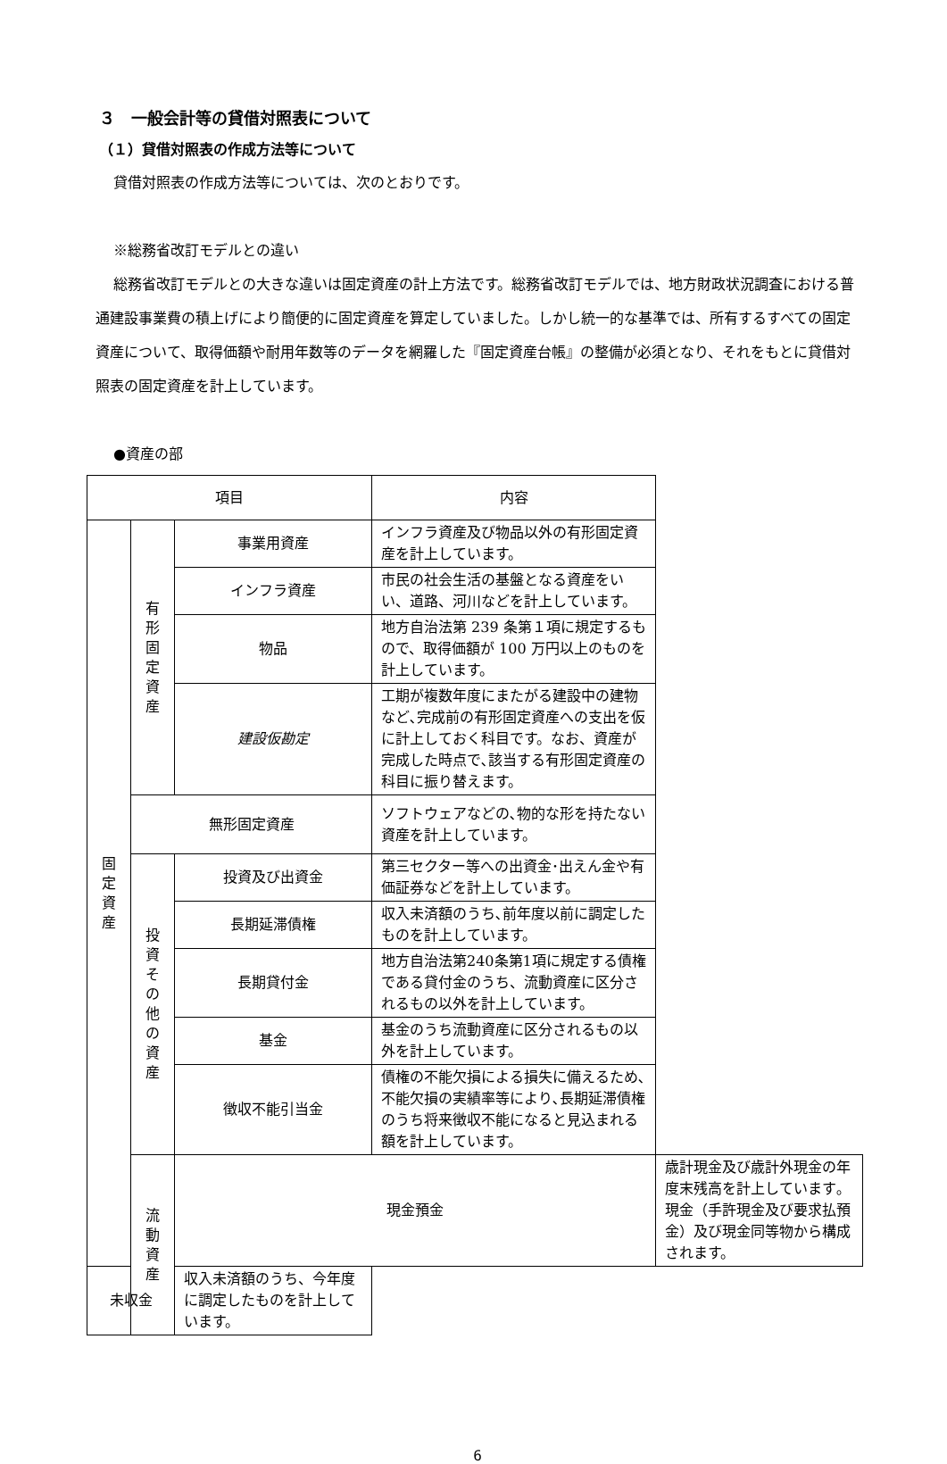３　一般会計等の貸借対照表について
（１）貸借対照表の作成方法等について
貸借対照表の作成方法等については、次のとおりです。
※総務省改訂モデルとの違い
総務省改訂モデルとの大きな違いは固定資産の計上方法です。総務省改訂モデルでは、地方財政状況調査における普通建設事業費の積上げにより簡便的に固定資産を算定していました。しかし統一的な基準では、所有するすべての固定資産について、取得価額や耐用年数等のデータを網羅した『固定資産台帳』の整備が必須となり、それをもとに貸借対照表の固定資産を計上しています。
●資産の部
| 項目 | | | 内容 | |
| --- | --- | --- | --- | --- |
| 固 定 資 産 | 有 形 固 定 資 産 | 事業用資産 | インフラ資産及び物品以外の有形固定資産を計上しています。 | |
| | | インフラ資産 | 市民の社会生活の基盤となる資産をいい、道路、河川などを計上しています。 | |
| | | 物品 | 地方自治法第 239 条第１項に規定するもので、取得価額が 100 万円以上のものを計上しています。 | |
| | | 建設仮勘定 | 工期が複数年度にまたがる建設中の建物など､完成前の有形固定資産への支出を仮に計上しておく科目です。なお、資産が完成した時点で､該当する有形固定資産の科目に振り替えます。 | |
| | 無形固定資産 | | ソフトウェアなどの､物的な形を持たない資産を計上しています。 | |
| | 投 資 そ の 他 の 資 産 | 投資及び出資金 | 第三セクター等への出資金･出えん金や有価証券などを計上しています。 | |
| | | 長期延滞債権 | 収入未済額のうち､前年度以前に調定したものを計上しています。 | |
| | | 長期貸付金 | 地方自治法第240条第1項に規定する債権である貸付金のうち、流動資産に区分されるもの以外を計上しています。 | |
| | | 基金 | 基金のうち流動資産に区分されるもの以外を計上しています。 | |
| | | 徴収不能引当金 | 債権の不能欠損による損失に備えるため､不能欠損の実績率等により､長期延滞債権のうち将来徴収不能になると見込まれる額を計上しています。 | |
| | 流 動 資 産 | 現金預金 | | 歳計現金及び歳計外現金の年度末残高を計上しています｡現金（手許現金及び要求払預金）及び現金同等物から構成されます。 |
| 未収金 | | 収入未済額のうち、今年度に調定したものを計上しています。 | | |
6